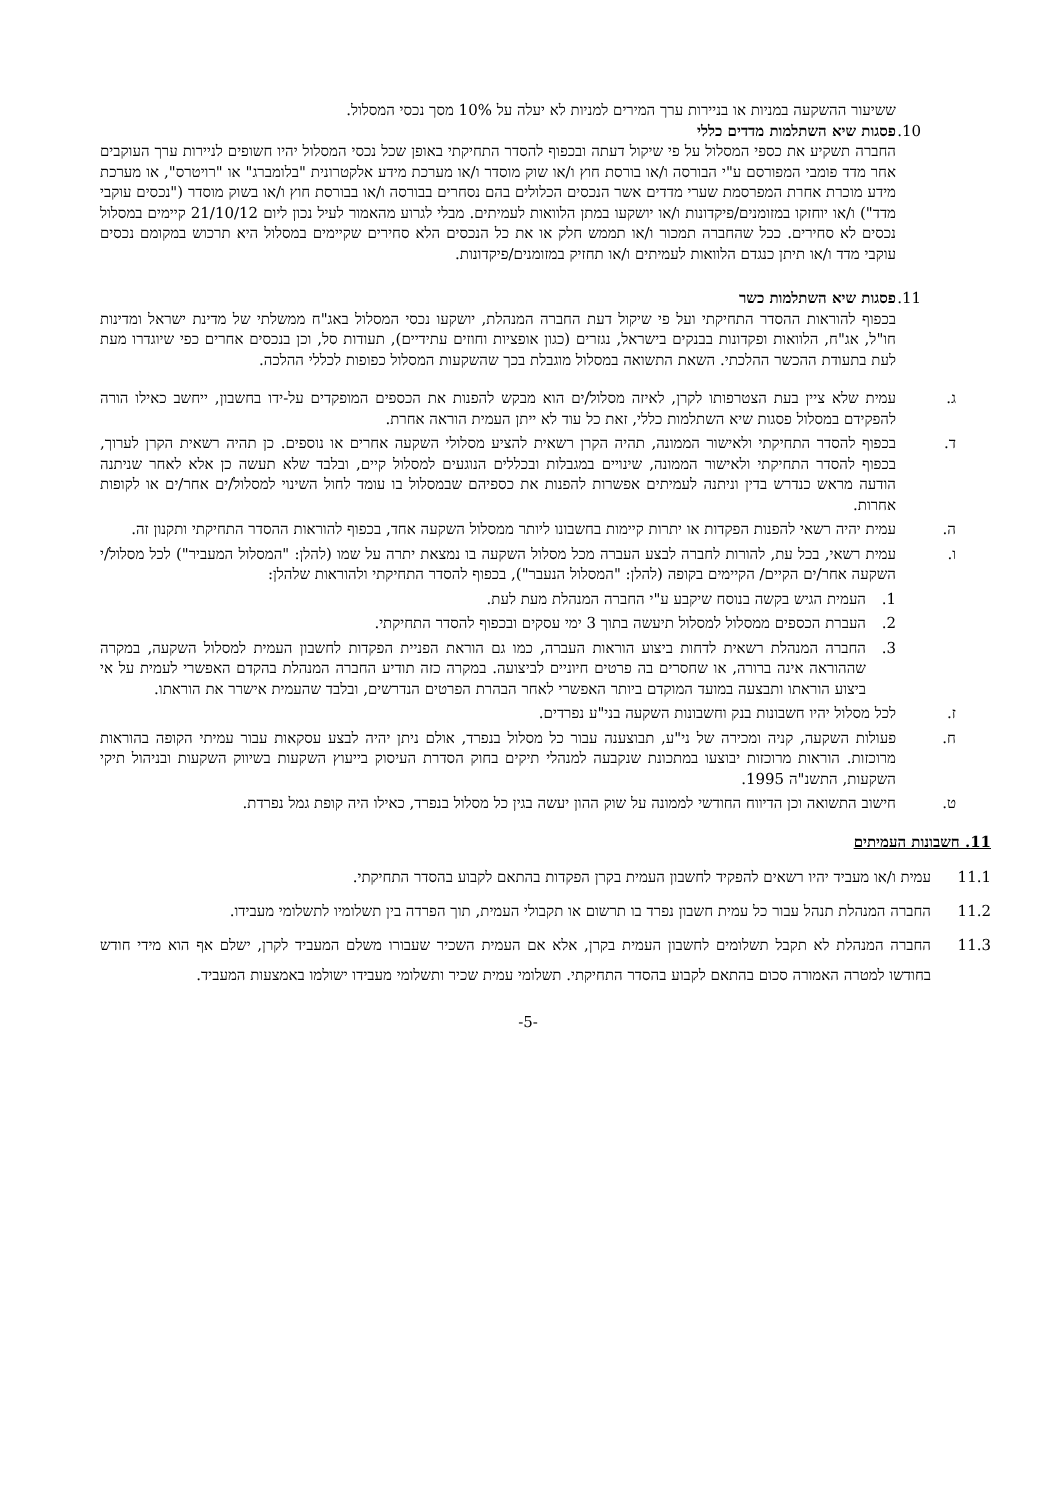ששיעור ההשקעה במניות או בניירות ערך המירים למניות לא יעלה על 10% מסך נכסי המסלול.
10. פסגות שיא השתלמות מדדים כללי
החברה תשקיע את כספי המסלול על פי שיקול דעתה ובכפוף להסדר התחיקתי באופן שכל נכסי המסלול יהיו חשופים לניירות ערך העוקבים אחר מדד פומבי המפורסם ע"י הבורסה ו/או בורסת חוץ ו/או שוק מוסדר ו/או מערכת מידע אלקטרונית "בלומברג" או "רויטרס", או מערכת מידע מוכרת אחרת המפרסמת שערי מדדים אשר הנכסים הכלולים בהם נסחרים בבורסה ו/או בבורסת חוץ ו/או בשוק מוסדר ("נכסים עוקבי מדד") ו/או יוחזקו במזומנים/פיקדונות ו/או יושקעו במתן הלוואות לעמיתים. מבלי לגרוע מהאמור לעיל נכון ליום 21/10/12 קיימים במסלול נכסים לא סחירים. ככל שהחברה תמכור ו/או תממש חלק או את כל הנכסים הלא סחירים שקיימים במסלול היא תרכוש במקומם נכסים עוקבי מדד ו/או תיתן כנגדם הלוואות לעמיתים ו/או תחזיק במזומנים/פיקדונות.
11. פסגות שיא השתלמות כשר
בכפוף להוראות ההסדר התחיקתי ועל פי שיקול דעת החברה המנהלת, יושקעו נכסי המסלול באג"ח ממשלתי של מדינת ישראל ומדינות חו"ל, אג"ח, הלוואות ופקדונות בבנקים בישראל, נגזרים (כגון אופציות וחוזים עתידיים), תעודות סל, וכן בנכסים אחרים כפי שיוגדרו מעת לעת בתעודת ההכשר ההלכתי. השאת התשואה במסלול מוגבלת בכך שהשקעות המסלול כפופות לכללי ההלכה.
ג. עמית שלא ציין בעת הצטרפותו לקרן, לאיזה מסלול/ים הוא מבקש להפנות את הכספים המופקדים על-ידו בחשבון, ייחשב כאילו הורה להפקידם במסלול פסגות שיא השתלמות כללי, זאת כל עוד לא ייתן העמית הוראה אחרת.
ד. בכפוף להסדר התחיקתי ולאישור הממונה, תהיה הקרן רשאית להציע מסלולי השקעה אחרים או נוספים. כן תהיה רשאית הקרן לערוך, בכפוף להסדר התחיקתי ולאישור הממונה, שינויים במגבלות ובכללים הנוגעים למסלול קיים, ובלבד שלא תעשה כן אלא לאחר שניתנה הודעה מראש כנדרש בדין וניתנה לעמיתים אפשרות להפנות את כספיהם שבמסלול בו עומד לחול השינוי למסלול/ים אחר/ים או לקופות אחרות.
ה. עמית יהיה רשאי להפנות הפקדות או יתרות קיימות בחשבונו ליותר ממסלול השקעה אחד, בכפוף להוראות ההסדר התחיקתי ותקנון זה.
ו. עמית רשאי, בכל עת, להורות לחברה לבצע העברה מכל מסלול השקעה בו נמצאת יתרה על שמו (להלן: "המסלול המעביר") לכל מסלול/י השקעה אחר/ים הקיים/ הקיימים בקופה (להלן: "המסלול הנעבר"), בכפוף להסדר התחיקתי ולהוראות שלהלן:
1. העמית הגיש בקשה בנוסח שיקבע ע"י החברה המנהלת מעת לעת.
2. העברת הכספים ממסלול למסלול תיעשה בתוך 3 ימי עסקים ובכפוף להסדר התחיקתי.
3. החברה המנהלת רשאית לדחות ביצוע הוראות העברה, כמו גם הוראת הפניית הפקדות לחשבון העמית למסלול השקעה, במקרה שההוראה אינה ברורה, או שחסרים בה פרטים חיוניים לביצועה. במקרה כזה תודיע החברה המנהלת בהקדם האפשרי לעמית על אי ביצוע הוראתו ותבצעה במועד המוקדם ביותר האפשרי לאחר הבהרת הפרטים הנדרשים, ובלבד שהעמית אישרר את הוראתו.
ז. לכל מסלול יהיו חשבונות בנק וחשבונות השקעה בני"ע נפרדים.
ח. פעולות השקעה, קניה ומכירה של ני"ע, תבוצענה עבור כל מסלול בנפרד, אולם ניתן יהיה לבצע עסקאות עבור עמיתי הקופה בהוראות מרוכזות. הוראות מרוכזות יבוצעו במתכונת שנקבעה למנהלי תיקים בחוק הסדרת העיסוק בייעוץ השקעות בשיווק השקעות ובניהול תיקי השקעות, התשנ"ה 1995.
ט. חישוב התשואה וכן הדיווח החודשי לממונה על שוק ההון יעשה בגין כל מסלול בנפרד, כאילו היה קופת גמל נפרדת.
11. חשבונות העמיתים
11.1 עמית ו/או מעביד יהיו רשאים להפקיד לחשבון העמית בקרן הפקדות בהתאם לקבוע בהסדר התחיקתי.
11.2 החברה המנהלת תנהל עבור כל עמית חשבון נפרד בו תרשום או תקבולי העמית, תוך הפרדה בין תשלומיו לתשלומי מעבידו.
11.3 החברה המנהלת לא תקבל תשלומים לחשבון העמית בקרן, אלא אם העמית השכיר שעבורו משלם המעביד לקרן, ישלם אף הוא מידי חודש בחודשו למטרה האמורה סכום בהתאם לקבוע בהסדר התחיקתי. תשלומי עמית שכיר ותשלומי מעבידו ישולמו באמצעות המעביד.
-5-